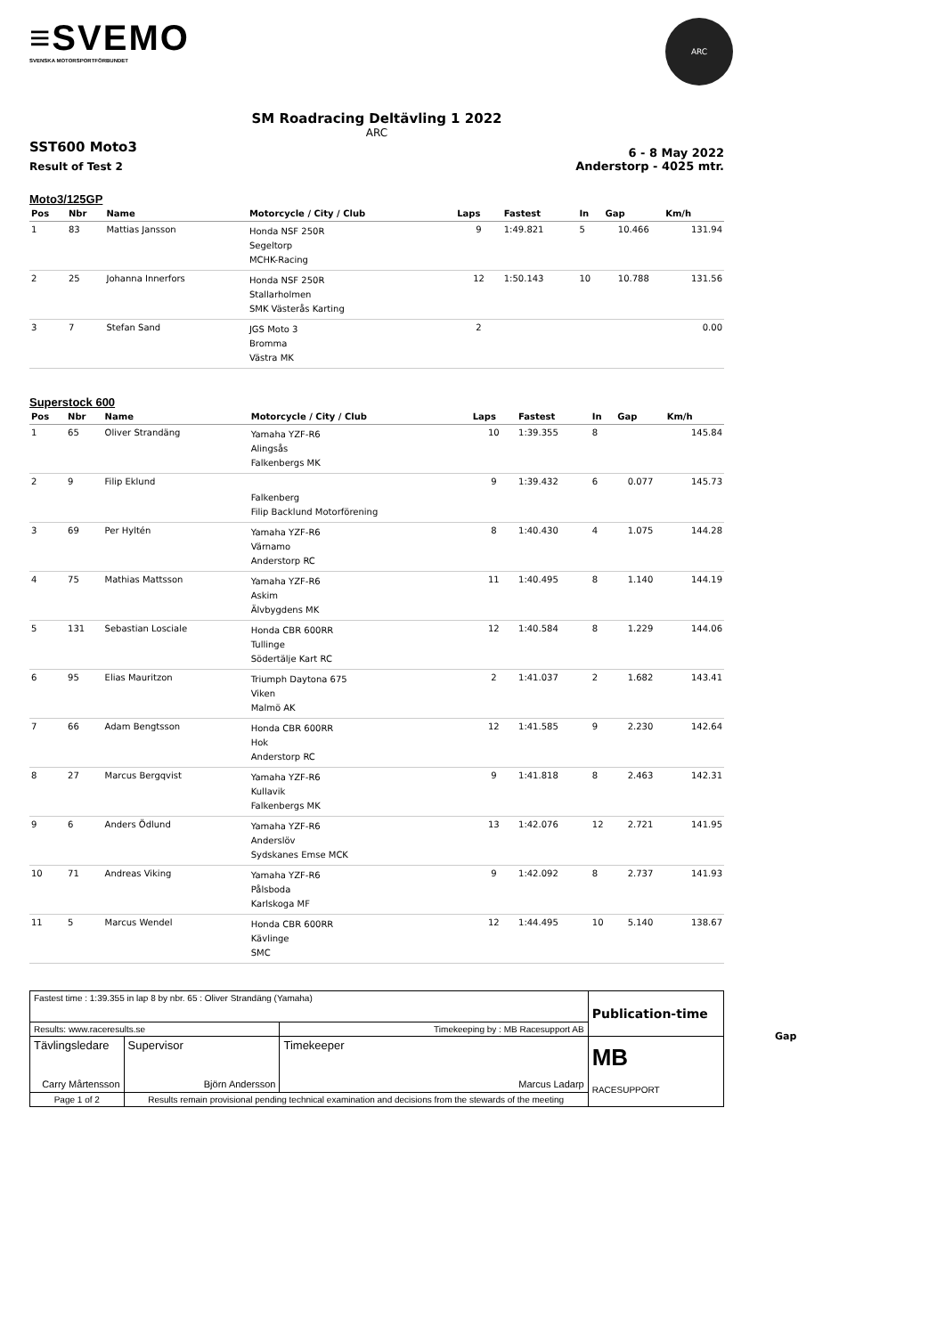≡SVEMO
SVENSKA MOTORSPORTFÖRBUNDET
ARC
SM Roadracing Deltävling 1 2022
ARC
SST600 Moto3
Result of Test 2
6 - 8 May 2022
Anderstorp - 4025 mtr.
Moto3/125GP
| Pos | Nbr | Name | Motorcycle / City / Club | Laps | Fastest | In | Gap | Km/h |
| --- | --- | --- | --- | --- | --- | --- | --- | --- |
| 1 | 83 | Mattias Jansson | Honda NSF 250R Segeltorp MCHK-Racing | 9 | 1:49.821 | 5 | 10.466 | 131.94 |
| 2 | 25 | Johanna Innerfors | Honda NSF 250R Stallarholmen SMK Västerås Karting | 12 | 1:50.143 | 10 | 10.788 | 131.56 |
| 3 | 7 | Stefan Sand | JGS Moto 3 Bromma Västra MK | 2 | | | | 0.00 |
Superstock 600
| Pos | Nbr | Name | Motorcycle / City / Club | Laps | Fastest | In | Gap | Km/h |
| --- | --- | --- | --- | --- | --- | --- | --- | --- |
| 1 | 65 | Oliver Strandäng | Yamaha YZF-R6 Alingsås Falkenbergs MK | 10 | 1:39.355 | 8 | | 145.84 |
| 2 | 9 | Filip Eklund | Falkenberg Filip Backlund Motorförening | 9 | 1:39.432 | 6 | 0.077 | 145.73 |
| 3 | 69 | Per Hyltén | Yamaha YZF-R6 Värnamo Anderstorp RC | 8 | 1:40.430 | 4 | 1.075 | 144.28 |
| 4 | 75 | Mathias Mattsson | Yamaha YZF-R6 Askim Älvbygdens MK | 11 | 1:40.495 | 8 | 1.140 | 144.19 |
| 5 | 131 | Sebastian Losciale | Honda CBR 600RR Tullinge Södertälje Kart RC | 12 | 1:40.584 | 8 | 1.229 | 144.06 |
| 6 | 95 | Elias Mauritzon | Triumph Daytona 675 Viken Malmö AK | 2 | 1:41.037 | 2 | 1.682 | 143.41 |
| 7 | 66 | Adam Bengtsson | Honda CBR 600RR Hok Anderstorp RC | 12 | 1:41.585 | 9 | 2.230 | 142.64 |
| 8 | 27 | Marcus Bergqvist | Yamaha YZF-R6 Kullavik Falkenbergs MK | 9 | 1:41.818 | 8 | 2.463 | 142.31 |
| 9 | 6 | Anders Ödlund | Yamaha YZF-R6 Anderslöv Sydskanes Emse MCK | 13 | 1:42.076 | 12 | 2.721 | 141.95 |
| 10 | 71 | Andreas Viking | Yamaha YZF-R6 Pålsboda Karlskoga MF | 9 | 1:42.092 | 8 | 2.737 | 141.93 |
| 11 | 5 | Marcus Wendel | Honda CBR 600RR Kävlinge SMC | 12 | 1:44.495 | 10 | 5.140 | 138.67 |
| Fastest time : 1:39.355 in lap 8 by nbr. 65 : Oliver Strandäng (Yamaha) | | | Publication-time |
| Results: www.raceresults.se | | Timekeeping by : MB Racesupport AB | |
| Tävlingsledare Carry Mårtensson | Supervisor Björn Andersson | Timekeeper Marcus Ladarp | MB RACESUPPORT |
| Page 1 of 2 | Results remain provisional pending technical examination and decisions from the stewards of the meeting | | |
Gap